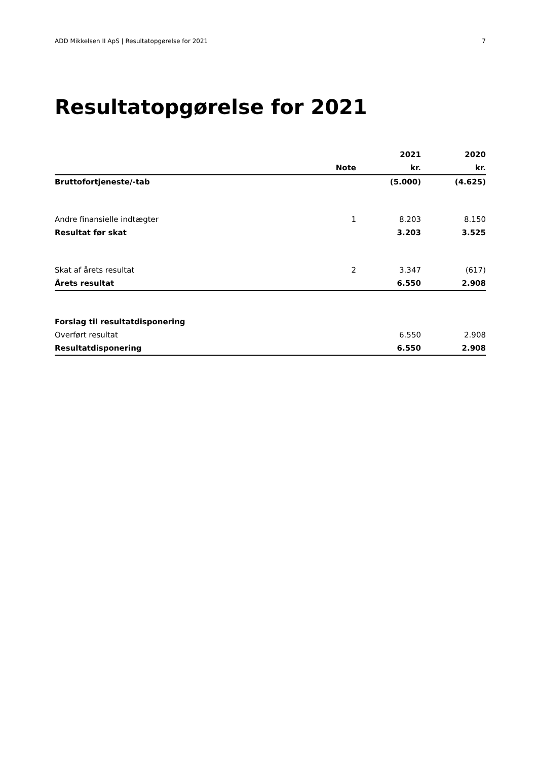ADD Mikkelsen II ApS | Resultatopgørelse for 2021 7
Resultatopgørelse for 2021
| | | 2021 | 2020 |
| --- | --- | --- | --- |
| | Note | kr. | kr. |
| Bruttofortjeneste/-tab | | (5.000) | (4.625) |
| Andre finansielle indtægter | 1 | 8.203 | 8.150 |
| Resultat før skat | | 3.203 | 3.525 |
| Skat af årets resultat | 2 | 3.347 | (617) |
| Årets resultat | | 6.550 | 2.908 |
| Forslag til resultatdisponering | | | |
| Overført resultat | | 6.550 | 2.908 |
| Resultatdisponering | | 6.550 | 2.908 |